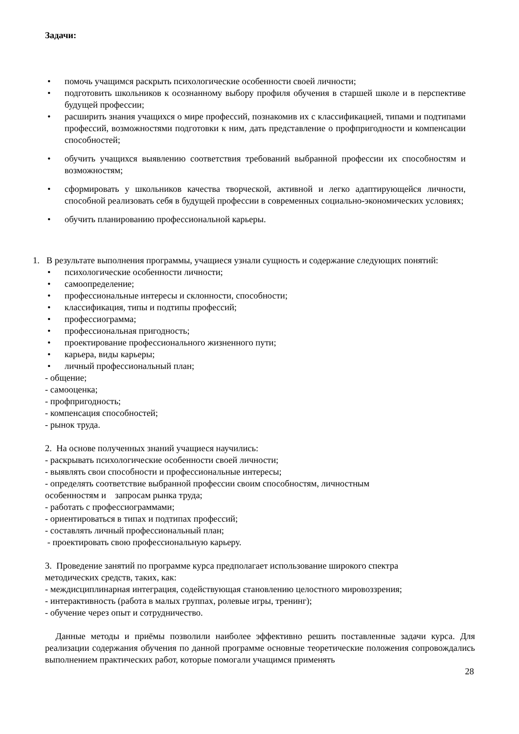Задачи:
• помочь учащимся раскрыть психологические особенности своей личности;
• подготовить школьников к осознанному выбору профиля обучения в старшей школе и в перспективе будущей профессии;
• расширить знания учащихся о мире профессий, познакомив их с классификацией, типами и подтипами профессий, возможностями подготовки к ним, дать представление о профпригодности и компенсации способностей;
• обучить учащихся выявлению соответствия требований выбранной профессии их способностям и возможностям;
• сформировать у школьников качества творческой, активной и легко адаптирующейся личности, способной реализовать себя в будущей профессии в современных социально-экономических условиях;
• обучить планированию профессиональной карьеры.
1. В результате выполнения программы, учащиеся узнали сущность и содержание следующих понятий:
• психологические особенности личности;
• самоопределение;
• профессиональные интересы и склонности, способности;
• классификация, типы и подтипы профессий;
• профессиограмма;
• профессиональная пригодность;
• проектирование профессионального жизненного пути;
• карьера, виды карьеры;
• личный профессиональный план;
- общение;
- самооценка;
- профпригодность;
- компенсация способностей;
- рынок труда.
2. На основе полученных знаний учащиеся научились:
- раскрывать психологические особенности своей личности;
- выявлять свои способности и профессиональные интересы;
- определять соответствие выбранной профессии своим способностям, личностным
особенностям и запросам рынка труда;
- работать с профессиограммами;
- ориентироваться в типах и подтипах профессий;
- составлять личный профессиональный план;
- проектировать свою профессиональную карьеру.
3. Проведение занятий по программе курса предполагает использование широкого спектра
методических средств, таких, как:
- междисциплинарная интеграция, содействующая становлению целостного мировоззрения;
- интерактивность (работа в малых группах, ролевые игры, тренинг);
- обучение через опыт и сотрудничество.
Данные методы и приёмы позволили наиболее эффективно решить поставленные задачи курса. Для реализации содержания обучения по данной программе основные теоретические положения сопровождались выполнением практических работ, которые помогали учащимся применять
28